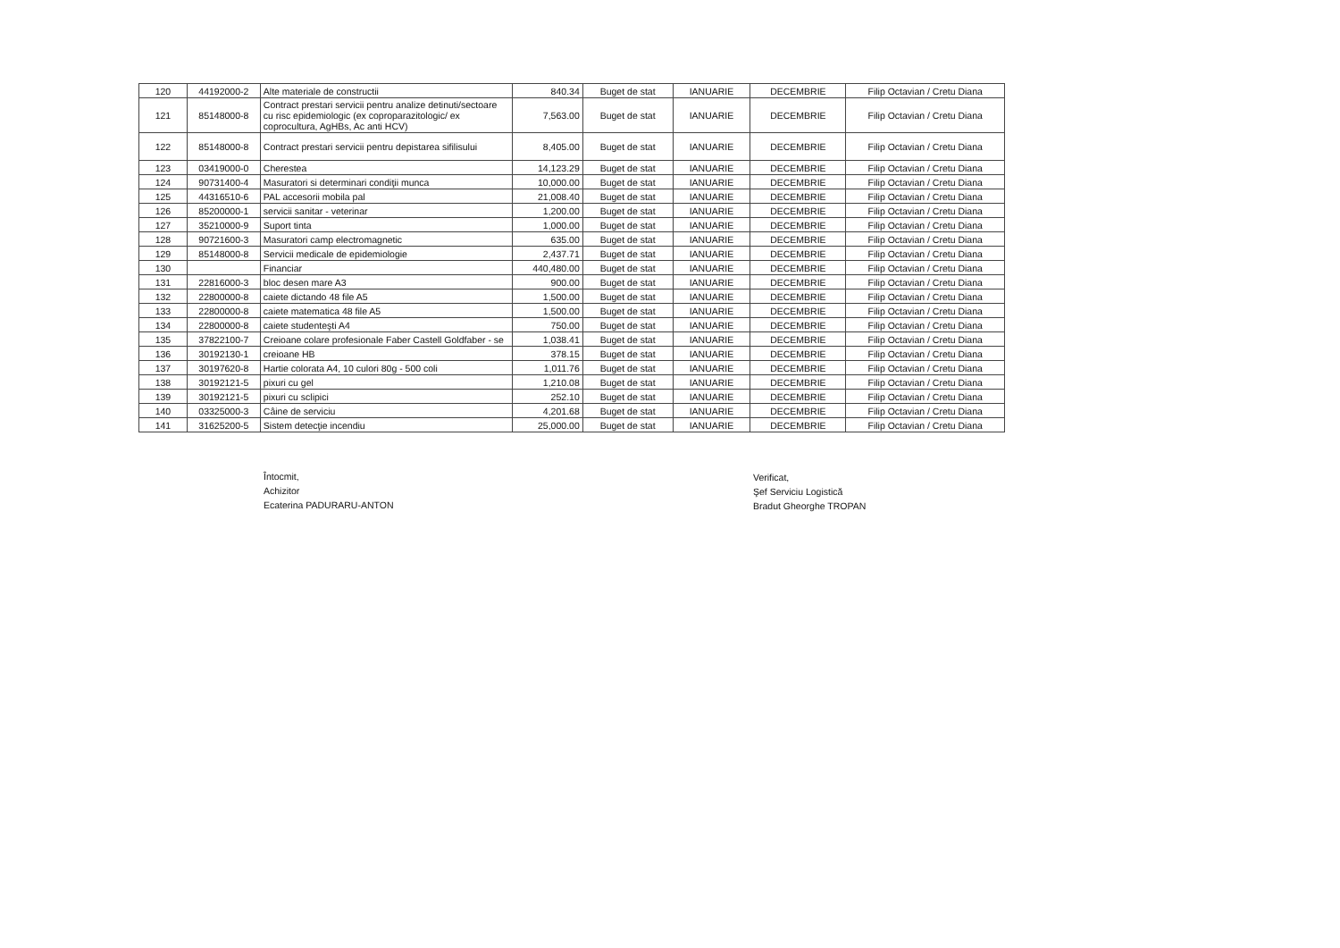| 120 | 44192000-2 | Alte materiale de constructii | 840.34 | Buget de stat | IANUARIE | DECEMBRIE | Filip Octavian / Cretu Diana |
| 121 | 85148000-8 | Contract prestari servicii pentru analize detinuti/sectoare cu risc epidemiologic (ex coproparazitologic/ ex coprocultura, AgHBs, Ac anti HCV) | 7,563.00 | Buget de stat | IANUARIE | DECEMBRIE | Filip Octavian / Cretu Diana |
| 122 | 85148000-8 | Contract prestari servicii pentru depistarea sifilisului | 8,405.00 | Buget de stat | IANUARIE | DECEMBRIE | Filip Octavian / Cretu Diana |
| 123 | 03419000-0 | Cherestea | 14,123.29 | Buget de stat | IANUARIE | DECEMBRIE | Filip Octavian / Cretu Diana |
| 124 | 90731400-4 | Masuratori si determinari condiţii munca | 10,000.00 | Buget de stat | IANUARIE | DECEMBRIE | Filip Octavian / Cretu Diana |
| 125 | 44316510-6 | PAL accesorii mobila pal | 21,008.40 | Buget de stat | IANUARIE | DECEMBRIE | Filip Octavian / Cretu Diana |
| 126 | 85200000-1 | servicii sanitar - veterinar | 1,200.00 | Buget de stat | IANUARIE | DECEMBRIE | Filip Octavian / Cretu Diana |
| 127 | 35210000-9 | Suport tinta | 1,000.00 | Buget de stat | IANUARIE | DECEMBRIE | Filip Octavian / Cretu Diana |
| 128 | 90721600-3 | Masuratori camp electromagnetic | 635.00 | Buget de stat | IANUARIE | DECEMBRIE | Filip Octavian / Cretu Diana |
| 129 | 85148000-8 | Servicii medicale de epidemiologie | 2,437.71 | Buget de stat | IANUARIE | DECEMBRIE | Filip Octavian / Cretu Diana |
| 130 | | Financiar | 440,480.00 | Buget de stat | IANUARIE | DECEMBRIE | Filip Octavian / Cretu Diana |
| 131 | 22816000-3 | bloc desen mare A3 | 900.00 | Buget de stat | IANUARIE | DECEMBRIE | Filip Octavian / Cretu Diana |
| 132 | 22800000-8 | caiete dictando 48 file A5 | 1,500.00 | Buget de stat | IANUARIE | DECEMBRIE | Filip Octavian / Cretu Diana |
| 133 | 22800000-8 | caiete matematica 48 file A5 | 1,500.00 | Buget de stat | IANUARIE | DECEMBRIE | Filip Octavian / Cretu Diana |
| 134 | 22800000-8 | caiete studenteşti A4 | 750.00 | Buget de stat | IANUARIE | DECEMBRIE | Filip Octavian / Cretu Diana |
| 135 | 37822100-7 | Creioane colare profesionale Faber Castell Goldfaber - se | 1,038.41 | Buget de stat | IANUARIE | DECEMBRIE | Filip Octavian / Cretu Diana |
| 136 | 30192130-1 | creioane HB | 378.15 | Buget de stat | IANUARIE | DECEMBRIE | Filip Octavian / Cretu Diana |
| 137 | 30197620-8 | Hartie colorata A4, 10 culori 80g - 500 coli | 1,011.76 | Buget de stat | IANUARIE | DECEMBRIE | Filip Octavian / Cretu Diana |
| 138 | 30192121-5 | pixuri cu gel | 1,210.08 | Buget de stat | IANUARIE | DECEMBRIE | Filip Octavian / Cretu Diana |
| 139 | 30192121-5 | pixuri cu sclipici | 252.10 | Buget de stat | IANUARIE | DECEMBRIE | Filip Octavian / Cretu Diana |
| 140 | 03325000-3 | Câine de serviciu | 4,201.68 | Buget de stat | IANUARIE | DECEMBRIE | Filip Octavian / Cretu Diana |
| 141 | 31625200-5 | Sistem detecţie incendiu | 25,000.00 | Buget de stat | IANUARIE | DECEMBRIE | Filip Octavian / Cretu Diana |
Întocmit,
Achizitor
Ecaterina PADURARU-ANTON
Verificat,
Şef Serviciu Logistică
Bradut Gheorghe TROPAN